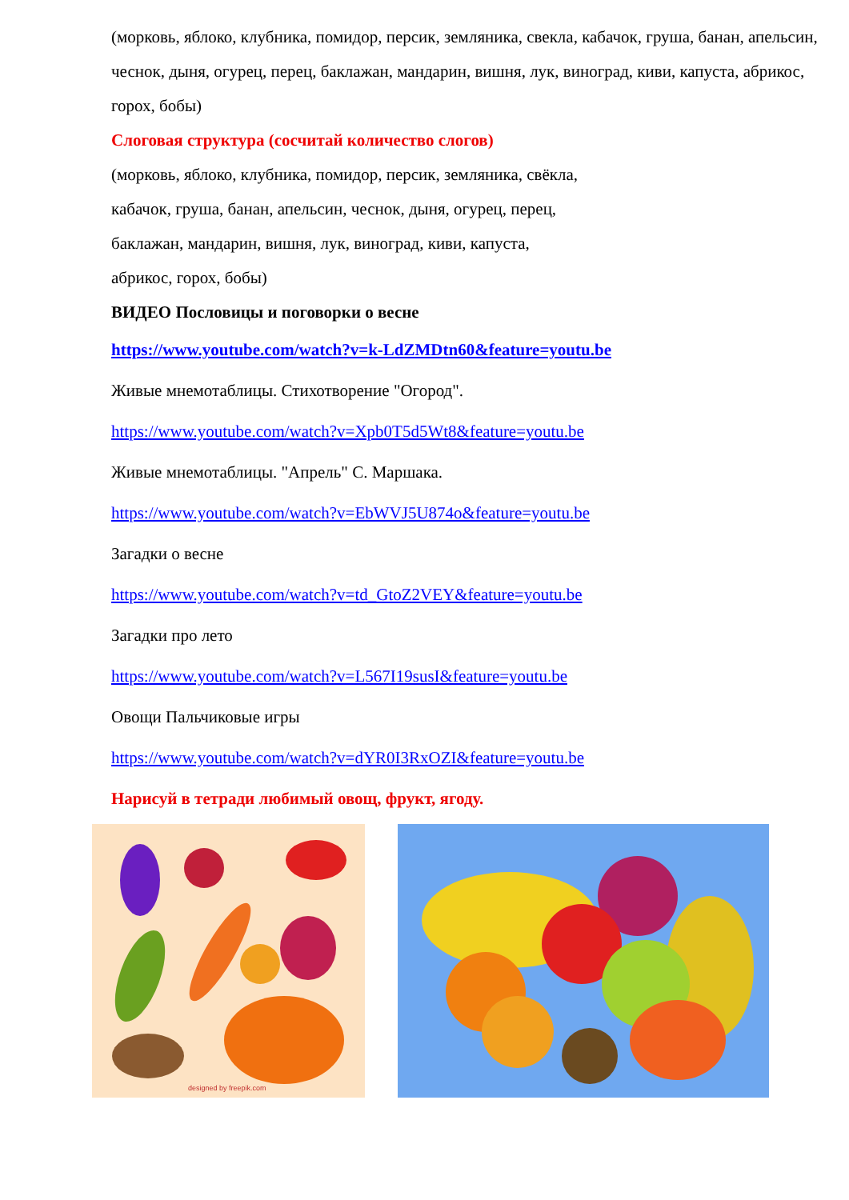(морковь, яблоко, клубника, помидор, персик, земляника, свекла, кабачок, груша, банан, апельсин, чеснок, дыня, огурец, перец, баклажан, мандарин, вишня, лук, виноград, киви, капуста, абрикос, горох, бобы)
Слоговая структура (сосчитай количество слогов)
(морковь, яблоко, клубника, помидор, персик, земляника, свёкла,
кабачок, груша, банан, апельсин, чеснок, дыня, огурец, перец,
баклажан, мандарин, вишня, лук, виноград, киви, капуста,
абрикос, горох, бобы)
ВИДЕО Пословицы и поговорки о весне
https://www.youtube.com/watch?v=k-LdZMDtn60&feature=youtu.be
Живые мнемотаблицы. Стихотворение "Огород".
https://www.youtube.com/watch?v=Xpb0T5d5Wt8&feature=youtu.be
Живые мнемотаблицы. "Апрель" С. Маршака.
https://www.youtube.com/watch?v=EbWVJ5U874o&feature=youtu.be
Загадки о весне
https://www.youtube.com/watch?v=td_GtoZ2VEY&feature=youtu.be
Загадки про лето
https://www.youtube.com/watch?v=L567I19susI&feature=youtu.be
Овощи Пальчиковые игры
https://www.youtube.com/watch?v=dYR0I3RxOZI&feature=youtu.be
Нарисуй в тетради любимый овощ, фрукт, ягоду.
designed by freepik.com